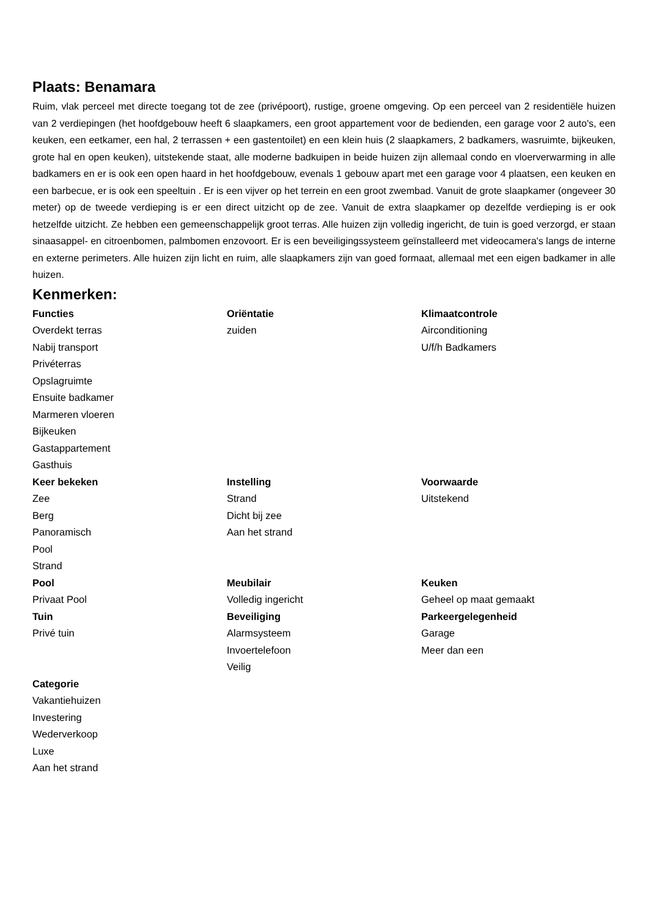Plaats: Benamara
Ruim, vlak perceel met directe toegang tot de zee (privépoort), rustige, groene omgeving. Op een perceel van 2 residentiële huizen van 2 verdiepingen (het hoofdgebouw heeft 6 slaapkamers, een groot appartement voor de bedienden, een garage voor 2 auto's, een keuken, een eetkamer, een hal, 2 terrassen + een gastentoilet) en een klein huis (2 slaapkamers, 2 badkamers, wasruimte, bijkeuken, grote hal en open keuken), uitstekende staat, alle moderne badkuipen in beide huizen zijn allemaal condo en vloerverwarming in alle badkamers en er is ook een open haard in het hoofdgebouw, evenals 1 gebouw apart met een garage voor 4 plaatsen, een keuken en een barbecue, er is ook een speeltuin . Er is een vijver op het terrein en een groot zwembad. Vanuit de grote slaapkamer (ongeveer 30 meter) op de tweede verdieping is er een direct uitzicht op de zee. Vanuit de extra slaapkamer op dezelfde verdieping is er ook hetzelfde uitzicht. Ze hebben een gemeenschappelijk groot terras. Alle huizen zijn volledig ingericht, de tuin is goed verzorgd, er staan sinaasappel- en citroenbomen, palmbomen enzovoort. Er is een beveiligingssysteem geïnstalleerd met videocamera's langs de interne en externe perimeters. Alle huizen zijn licht en ruim, alle slaapkamers zijn van goed formaat, allemaal met een eigen badkamer in alle huizen.
Kenmerken:
Functies
Overdekt terras
Nabij transport
Privéterras
Opslagruimte
Ensuite badkamer
Marmeren vloeren
Bijkeuken
Gastappartement
Gasthuis
Oriëntatie
zuiden
Klimaatcontrole
Airconditioning
U/f/h Badkamers
Keer bekeken
Zee
Berg
Panoramisch
Pool
Strand
Instelling
Strand
Dicht bij zee
Aan het strand
Voorwaarde
Uitstekend
Pool
Privaat Pool
Meubilair
Volledig ingericht
Keuken
Geheel op maat gemaakt
Tuin
Privé tuin
Beveiliging
Alarmsysteem
Invoertelefoon
Veilig
Parkeergelegenheid
Garage
Meer dan een
Categorie
Vakantiehuizen
Investering
Wederverkoop
Luxe
Aan het strand